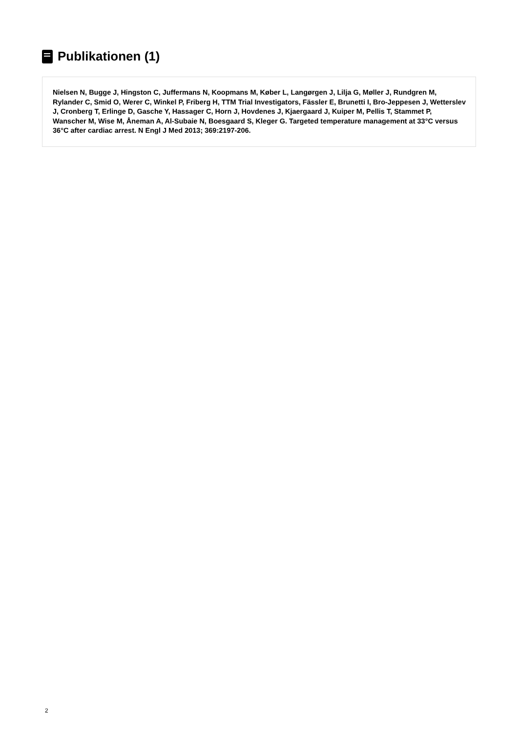Publikationen (1)
Nielsen N, Bugge J, Hingston C, Juffermans N, Koopmans M, Køber L, Langørgen J, Lilja G, Møller J, Rundgren M, Rylander C, Smid O, Werer C, Winkel P, Friberg H, TTM Trial Investigators, Fässler E, Brunetti I, Bro-Jeppesen J, Wetterslev J, Cronberg T, Erlinge D, Gasche Y, Hassager C, Horn J, Hovdenes J, Kjaergaard J, Kuiper M, Pellis T, Stammet P, Wanscher M, Wise M, Åneman A, Al-Subaie N, Boesgaard S, Kleger G. Targeted temperature management at 33°C versus 36°C after cardiac arrest. N Engl J Med 2013; 369:2197-206.
2